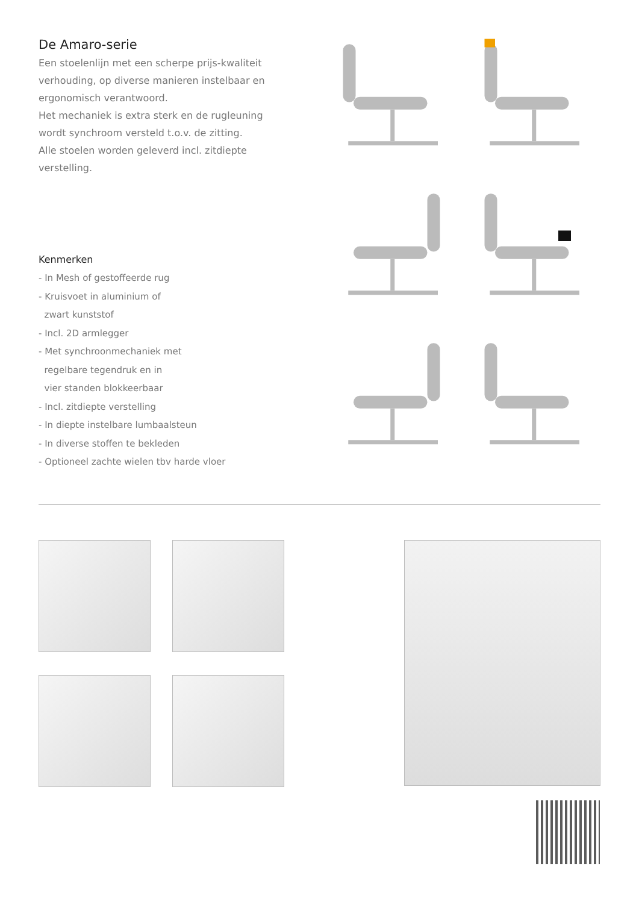De Amaro-serie
Een stoelenlijn met een scherpe prijs-kwaliteit verhouding, op diverse manieren instelbaar en ergonomisch verantwoord.
Het mechaniek is extra sterk en de rugleuning wordt synchroom versteld t.o.v. de zitting.
Alle stoelen worden geleverd incl. zitdiepte verstelling.
Kenmerken
- In Mesh of gestoffeerde rug
- Kruisvoet in aluminium of
zwart kunststof
- Incl. 2D armlegger
- Met synchroonmechaniek met
regelbare tegendruk en in
vier standen blokkeerbaar
- Incl. zitdiepte verstelling
- In diepte instelbare lumbaalsteun
- In diverse stoffen te bekleden
- Optioneel zachte wielen tbv harde vloer